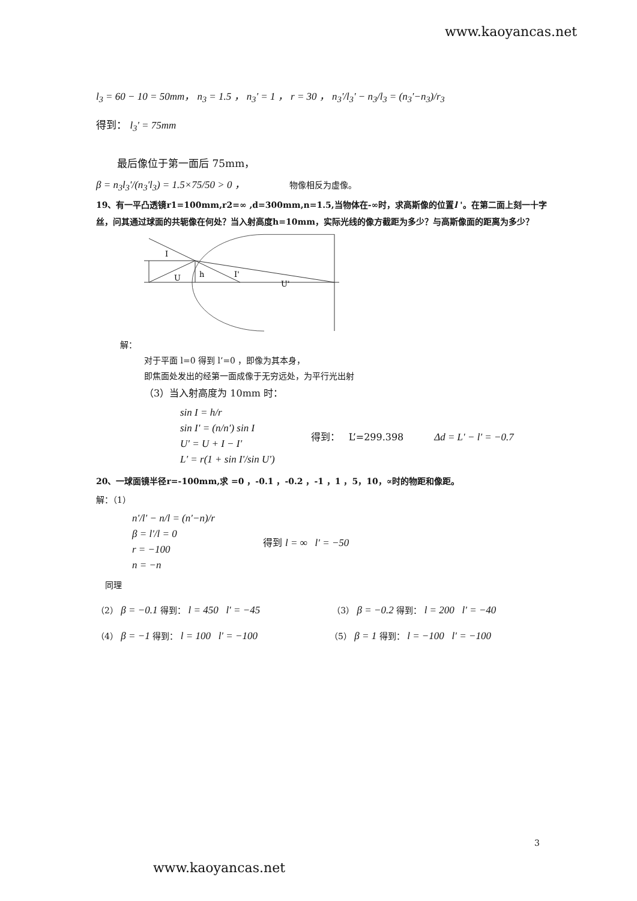www.kaoyancas.net
l<sub>3</sub> = 60 − 10 = 50mm， n<sub>3</sub> = 1.5 ， n<sub>3</sub>' = 1 ， r = 30 ， n<sub>3</sub>'/l<sub>3</sub>' − n<sub>3</sub>/l<sub>3</sub> = (n<sub>3</sub>'−n<sub>3</sub>)/r<sub>3</sub>
得到： l<sub>3</sub>' = 75mm
最后像位于第一面后 75mm，
β = n<sub>3</sub>l<sub>3</sub>'/(n<sub>3</sub>'l<sub>3</sub>) = 1.5×75/50 > 0 ， 物像相反为虚像。
19、有一平凸透镜r1=100mm,r2=∞ ,d=300mm,n=1.5,当物体在-∞时，求高斯像的位置l '。在第二面上刻一十字丝，问其通过球面的共轭像在何处？当入射高度h=10mm，实际光线的像方截距为多少？与高斯像面的距离为多少？
I
U
h
I'
U'
解：
对于平面 l=0 得到 l’=0 ，即像为其本身，
即焦面处发出的经第一面成像于无穷远处，为平行光出射
（3）当入射高度为 10mm 时：
sin I = h/r
sin I' = (n/n') sin I
U' = U + I − I'
L' = r(1 + sin I'/sin U')
得到： L’=299.398 Δd = L' − l' = −0.7
20、一球面镜半径r=-100mm,求 =0 ，-0.1 ，-0.2 ，-1 ，1 ，5，10，∝时的物距和像距。
解：（1）
n'/l' − n/l = (n'−n)/r
β = l'/l = 0
r = −100
n = −n
得到 l = ∞ l' = −50
同理
（2） β = −0.1 得到： l = 450 l' = −45
（3） β = −0.2 得到： l = 200 l' = −40
（4） β = −1 得到： l = 100 l' = −100
（5） β = 1 得到： l = −100 l' = −100
3
www.kaoyancas.net